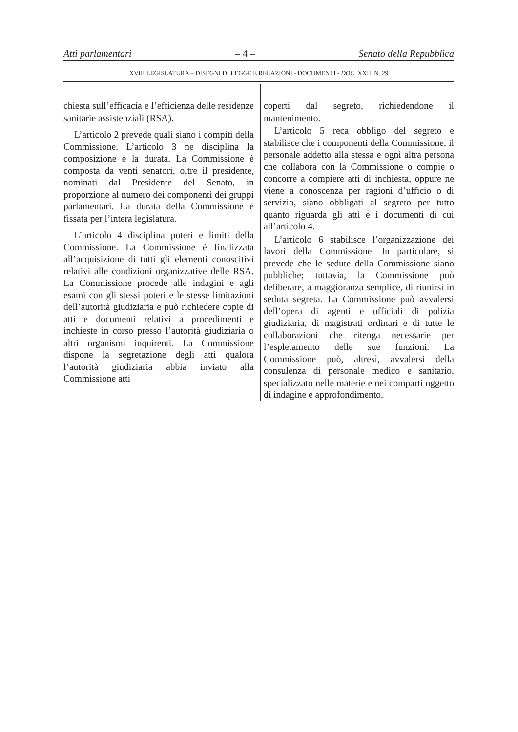Atti parlamentari – 4 – Senato della Repubblica
XVIII LEGISLATURA – DISEGNI DI LEGGE E RELAZIONI - DOCUMENTI - DOC. XXII, N. 29
chiesta sull’efficacia e l’efficienza delle residenze sanitarie assistenziali (RSA).
L’articolo 2 prevede quali siano i compiti della Commissione. L’articolo 3 ne disciplina la composizione e la durata. La Commissione è composta da venti senatori, oltre il presidente, nominati dal Presidente del Senato, in proporzione al numero dei componenti dei gruppi parlamentari. La durata della Commissione è fissata per l’intera legislatura.
L’articolo 4 disciplina poteri e limiti della Commissione. La Commissione è finalizzata all’acquisizione di tutti gli elementi conoscitivi relativi alle condizioni organizzative delle RSA. La Commissione procede alle indagini e agli esami con gli stessi poteri e le stesse limitazioni dell’autorità giudiziaria e può richiedere copie di atti e documenti relativi a procedimenti e inchieste in corso presso l’autorità giudiziaria o altri organismi inquirenti. La Commissione dispone la segretazione degli atti qualora l’autorità giudiziaria abbia inviato alla Commissione atti
coperti dal segreto, richiedendone il mantenimento.
L’articolo 5 reca obbligo del segreto e stabilisce che i componenti della Commissione, il personale addetto alla stessa e ogni altra persona che collabora con la Commissione o compie o concorre a compiere atti di inchiesta, oppure ne viene a conoscenza per ragioni d’ufficio o di servizio, siano obbligati al segreto per tutto quanto riguarda gli atti e i documenti di cui all’articolo 4.
L’articolo 6 stabilisce l’organizzazione dei lavori della Commissione. In particolare, si prevede che le sedute della Commissione siano pubbliche; tuttavia, la Commissione può deliberare, a maggioranza semplice, di riunirsi in seduta segreta. La Commissione può avvalersi dell’opera di agenti e ufficiali di polizia giudiziaria, di magistrati ordinari e di tutte le collaborazioni che ritenga necessarie per l’espletamento delle sue funzioni. La Commissione può, altresì, avvalersi della consulenza di personale medico e sanitario, specializzato nelle materie e nei comparti oggetto di indagine e approfondimento.